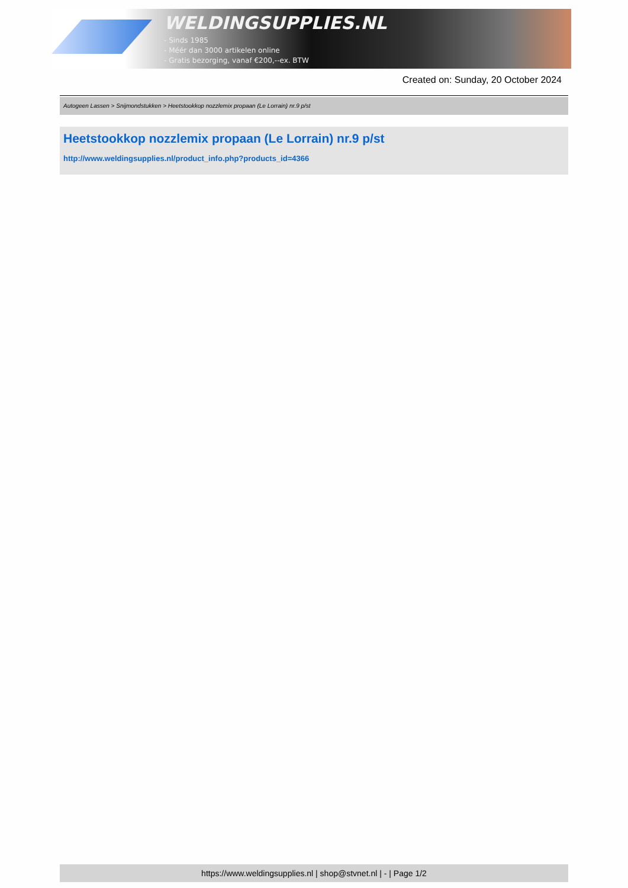WELDINGSUPPLIES.NL
- Sinds 1985
- Méér dan 3000 artikelen online
- Gratis bezorging, vanaf €200,--ex. BTW
Created on: Sunday, 20 October 2024
Autogeen Lassen > Snijmondstukken > Heetstookkop nozzlemix propaan (Le Lorrain) nr.9 p/st
Heetstookkop nozzlemix propaan (Le Lorrain) nr.9 p/st
http://www.weldingsupplies.nl/product_info.php?products_id=4366
https://www.weldingsupplies.nl | shop@stvnet.nl | - | Page 1/2